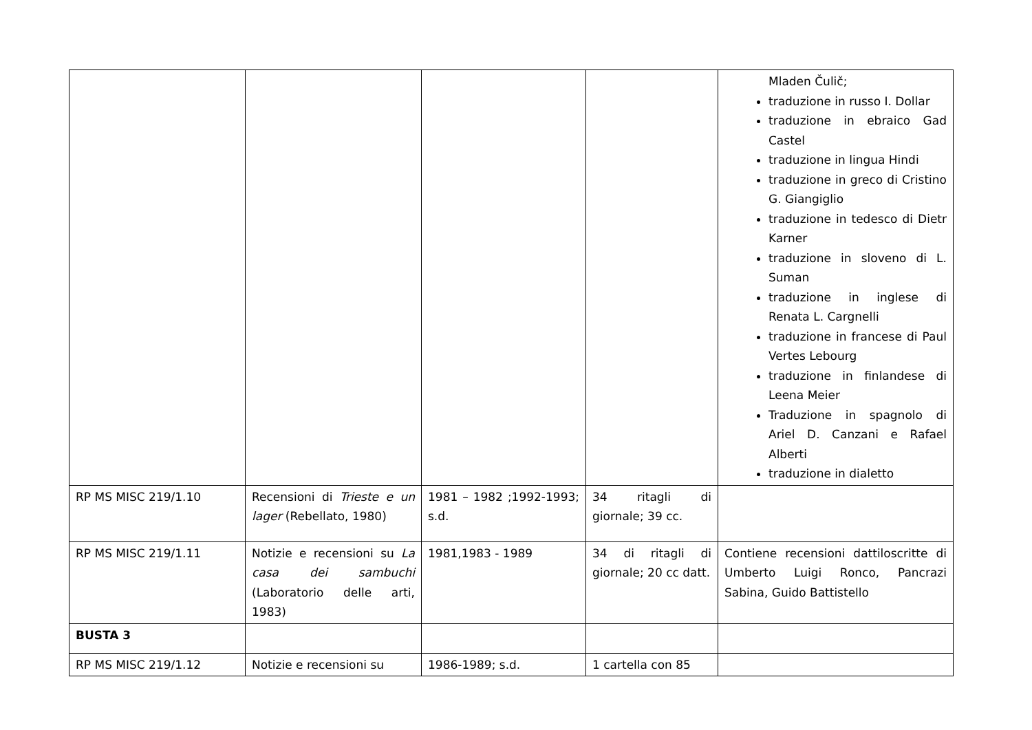| | | | | Mladen Čulič; traduzione in russo I. Dollar traduzione in ebraico Gad Castel traduzione in lingua Hindi traduzione in greco di Cristino G. Giangiglio traduzione in tedesco di Dietr Karner traduzione in sloveno di L. Suman traduzione in inglese di Renata L. Cargnelli traduzione in francese di Paul Vertes Lebourg traduzione in finlandese di Leena Meier Traduzione in spagnolo di Ariel D. Canzani e Rafael Alberti traduzione in dialetto |
| RP MS MISC 219/1.10 | Recensioni di Trieste e un lager (Rebellato, 1980) | 1981 – 1982 ;1992-1993; s.d. | 34 ritagli di giornale; 39 cc. | |
| RP MS MISC 219/1.11 | Notizie e recensioni su La casa dei sambuchi (Laboratorio delle arti, 1983) | 1981,1983 - 1989 | 34 di ritagli di giornale; 20 cc datt. | Contiene recensioni dattiloscritte di Umberto Luigi Ronco, Pancrazi Sabina, Guido Battistello |
| BUSTA 3 | | | | |
| RP MS MISC 219/1.12 | Notizie e recensioni su | 1986-1989; s.d. | 1 cartella con 85 | |